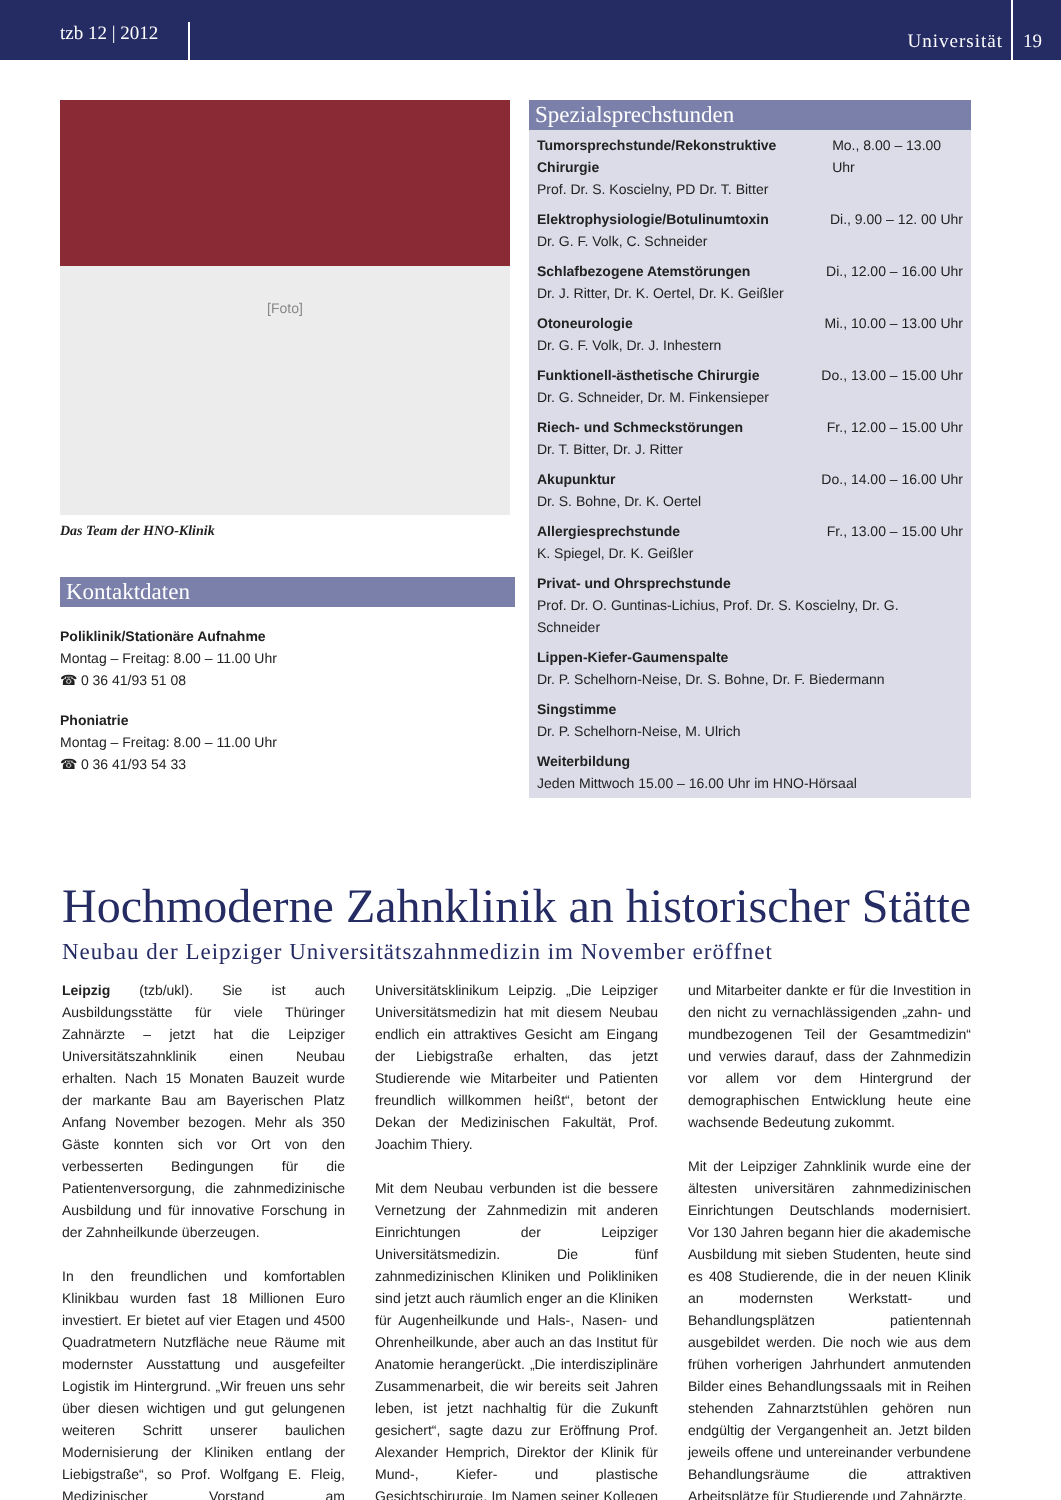tzb 12 | 2012
Universität
19
[Foto]
Das Team der HNO-Klinik
Kontaktdaten
Poliklinik/Stationäre Aufnahme
Montag – Freitag: 8.00 – 11.00 Uhr
☎ 0 36 41/93 51 08
Phoniatrie
Montag – Freitag: 8.00 – 11.00 Uhr
☎ 0 36 41/93 54 33
Spezialsprechstunden
Tumorsprechstunde/Rekonstruktive Chirurgie Mo., 8.00 – 13.00 Uhr
Prof. Dr. S. Koscielny, PD Dr. T. Bitter
Elektrophysiologie/Botulinumtoxin Di., 9.00 – 12. 00 Uhr
Dr. G. F. Volk, C. Schneider
Schlafbezogene Atemstörungen Di., 12.00 – 16.00 Uhr
Dr. J. Ritter, Dr. K. Oertel, Dr. K. Geißler
Otoneurologie Mi., 10.00 – 13.00 Uhr
Dr. G. F. Volk, Dr. J. Inhestern
Funktionell-ästhetische Chirurgie Do., 13.00 – 15.00 Uhr
Dr. G. Schneider, Dr. M. Finkensieper
Riech- und Schmeckstörungen Fr., 12.00 – 15.00 Uhr
Dr. T. Bitter, Dr. J. Ritter
Akupunktur Do., 14.00 – 16.00 Uhr
Dr. S. Bohne, Dr. K. Oertel
Allergiesprechstunde Fr., 13.00 – 15.00 Uhr
K. Spiegel, Dr. K. Geißler
Privat- und Ohrsprechstunde
Prof. Dr. O. Guntinas-Lichius, Prof. Dr. S. Koscielny, Dr. G. Schneider
Lippen-Kiefer-Gaumenspalte
Dr. P. Schelhorn-Neise, Dr. S. Bohne, Dr. F. Biedermann
Singstimme
Dr. P. Schelhorn-Neise, M. Ulrich
Weiterbildung
Jeden Mittwoch 15.00 – 16.00 Uhr im HNO-Hörsaal
Hochmoderne Zahnklinik an historischer Stätte
Neubau der Leipziger Universitätszahnmedizin im November eröffnet
Leipzig (tzb/ukl). Sie ist auch Ausbildungsstätte für viele Thüringer Zahnärzte – jetzt hat die Leipziger Universitätszahnklinik einen Neubau erhalten. Nach 15 Monaten Bauzeit wurde der markante Bau am Bayerischen Platz Anfang November bezogen. Mehr als 350 Gäste konnten sich vor Ort von den verbesserten Bedingungen für die Patientenversorgung, die zahnmedizinische Ausbildung und für innovative Forschung in der Zahnheilkunde überzeugen.
In den freundlichen und komfortablen Klinikbau wurden fast 18 Millionen Euro investiert. Er bietet auf vier Etagen und 4500 Quadratmetern Nutzfläche neue Räume mit modernster Ausstattung und ausgefeilter Logistik im Hintergrund. „Wir freuen uns sehr über diesen wichtigen und gut gelungenen weiteren Schritt unserer baulichen Modernisierung der Kliniken entlang der Liebigstraße“, so Prof. Wolfgang E. Fleig, Medizinischer Vorstand am Universitätsklinikum Leipzig. „Die Leipziger Universitätsmedizin hat mit diesem Neubau endlich ein attraktives Gesicht am Eingang der Liebigstraße erhalten, das jetzt Studierende wie Mitarbeiter und Patienten freundlich willkommen heißt“, betont der Dekan der Medizinischen Fakultät, Prof. Joachim Thiery.
Mit dem Neubau verbunden ist die bessere Vernetzung der Zahnmedizin mit anderen Einrichtungen der Leipziger Universitätsmedizin. Die fünf zahnmedizinischen Kliniken und Polikliniken sind jetzt auch räumlich enger an die Kliniken für Augenheilkunde und Hals-, Nasen- und Ohrenheilkunde, aber auch an das Institut für Anatomie herangerückt. „Die interdisziplinäre Zusammenarbeit, die wir bereits seit Jahren leben, ist jetzt nachhaltig für die Zukunft gesichert“, sagte dazu zur Eröffnung Prof. Alexander Hemprich, Direktor der Klinik für Mund-, Kiefer- und plastische Gesichtschirurgie. Im Namen seiner Kollegen und Mitarbeiter dankte er für die Investition in den nicht zu vernachlässigenden „zahn- und mundbezogenen Teil der Gesamtmedizin“ und verwies darauf, dass der Zahnmedizin vor allem vor dem Hintergrund der demographischen Entwicklung heute eine wachsende Bedeutung zukommt.
Mit der Leipziger Zahnklinik wurde eine der ältesten universitären zahnmedizinischen Einrichtungen Deutschlands modernisiert. Vor 130 Jahren begann hier die akademische Ausbildung mit sieben Studenten, heute sind es 408 Studierende, die in der neuen Klinik an modernsten Werkstatt- und Behandlungsplätzen patientennah ausgebildet werden. Die noch wie aus dem frühen vorherigen Jahrhundert anmutenden Bilder eines Behandlungssaals mit in Reihen stehenden Zahnarztstühlen gehören nun endgültig der Vergangenheit an. Jetzt bilden jeweils offene und untereinander verbundene Behandlungsräume die attraktiven Arbeitsplätze für Studierende und Zahnärzte.